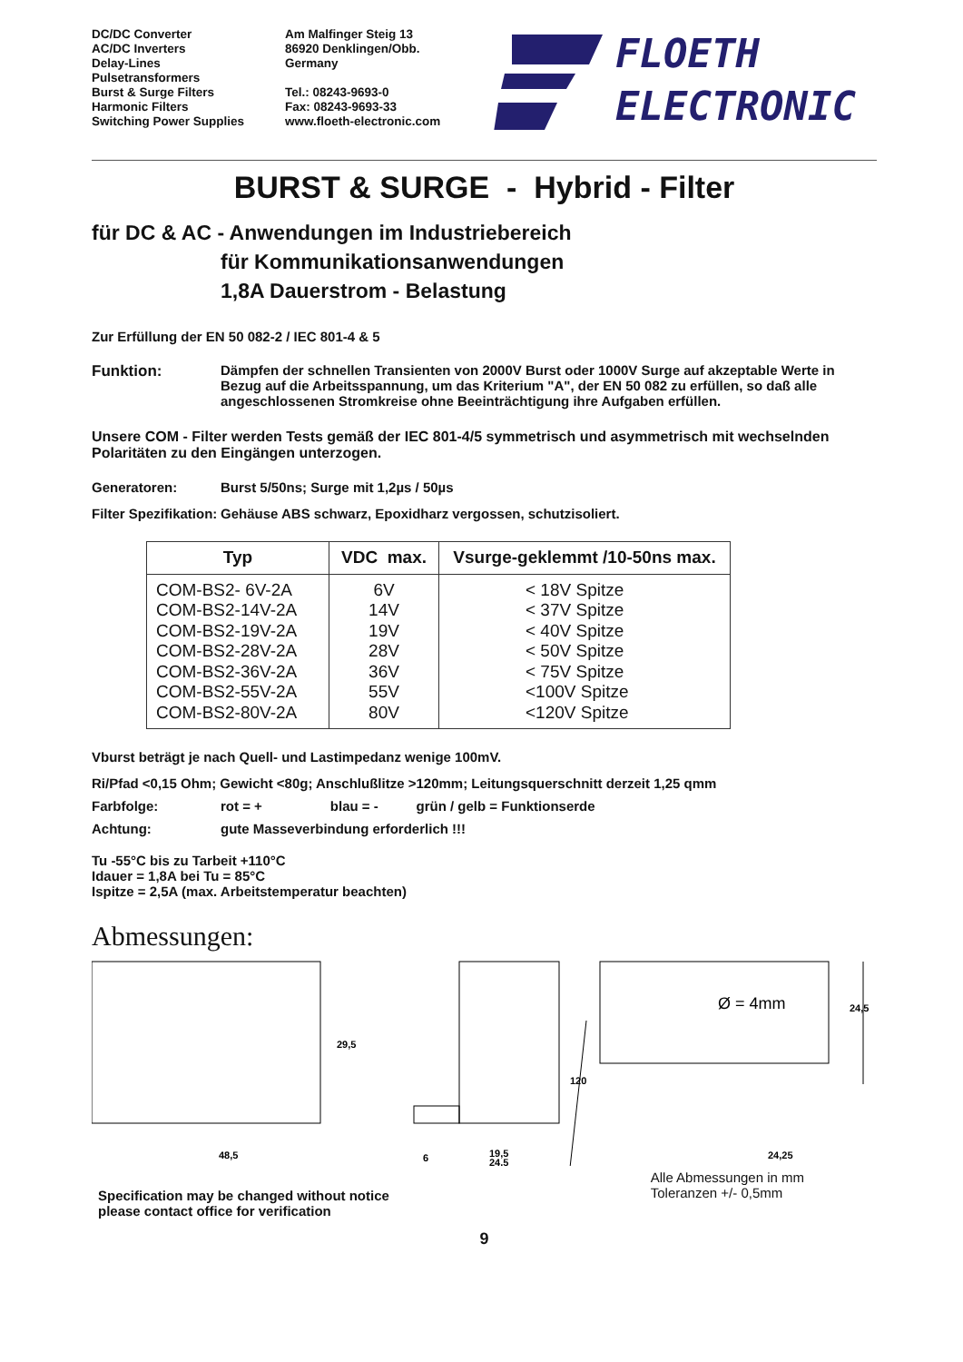DC/DC Converter
AC/DC Inverters
Delay-Lines
Pulsetransformers
Burst & Surge Filters
Harmonic Filters
Switching Power Supplies
Am Malfinger Steig 13
86920 Denklingen/Obb.
Germany
Tel.: 08243-9693-0
Fax: 08243-9693-33
www.floeth-electronic.com
FLOETH
ELECTRONIC
BURST & SURGE - Hybrid - Filter
für DC & AC - Anwendungen im Industriebereich
für Kommunikationsanwendungen
1,8A Dauerstrom - Belastung
Zur Erfüllung der EN 50 082-2 / IEC 801-4 & 5
Funktion: Dämpfen der schnellen Transienten von 2000V Burst oder 1000V Surge auf akzeptable Werte in Bezug auf die Arbeitsspannung, um das Kriterium "A", der EN 50 082 zu erfüllen, so daß alle angeschlossenen Stromkreise ohne Beeinträchtigung ihre Aufgaben erfüllen.
Unsere COM - Filter werden Tests gemäß der IEC 801-4/5 symmetrisch und asymmetrisch mit wechselnden Polaritäten zu den Eingängen unterzogen.
Generatoren: Burst 5/50ns; Surge mit 1,2µs / 50µs
Filter Spezifikation:
Gehäuse ABS schwarz, Epoxidharz vergossen, schutzisoliert.
| Typ | VDC max. | Vsurge-geklemmt /10-50ns max. |
| --- | --- | --- |
| COM-BS2- 6V-2A COM-BS2-14V-2A COM-BS2-19V-2A COM-BS2-28V-2A COM-BS2-36V-2A COM-BS2-55V-2A COM-BS2-80V-2A | 6V 14V 19V 28V 36V 55V 80V | < 18V Spitze < 37V Spitze < 40V Spitze < 50V Spitze < 75V Spitze <100V Spitze <120V Spitze |
Vburst beträgt je nach Quell- und Lastimpedanz wenige 100mV.
Ri/Pfad <0,15 Ohm; Gewicht <80g; Anschlußlitze >120mm; Leitungsquerschnitt derzeit 1,25 qmm
Farbfolge: rot = + blau = - grün / gelb = Funktionserde
Achtung: gute Masseverbindung erforderlich !!!
Tu -55°C bis zu Tarbeit +110°C
Idauer = 1,8A bei Tu = 85°C
Ispitze = 2,5A (max. Arbeitstemperatur beachten)
Abmessungen:
29,5
48,5
6
19,5
24,5
Ø = 4mm
120
24,5
24,25
Specification may be changed without notice
please contact office for verification
Alle Abmessungen in mm
Toleranzen +/- 0,5mm
9